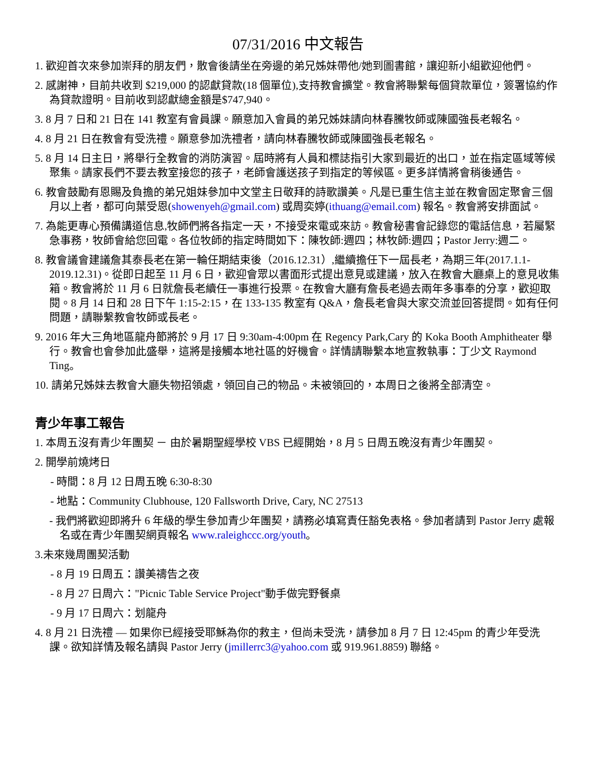07/31/2016 中文報告
1. 歡迎首次來參加崇拜的朋友們，散會後請坐在旁邊的弟兄姊妹帶他/她到圖書館，讓迎新小組歡迎他們。
2. 感謝神，目前共收到 $219,000 的認獻貸款(18 個單位),支持教會擴堂。教會將聯繫每個貸款單位，簽署協約作為貸款證明。目前收到認獻總金額是$747,940。
3. 8 月 7 日和 21 日在 141 教室有會員課。願意加入會員的弟兄姊妹請向林春騰牧師或陳國強長老報名。
4. 8 月 21 日在教會有受洗禮。願意參加洗禮者，請向林春騰牧師或陳國強長老報名。
5. 8 月 14 日主日，將舉行全教會的消防演習。屆時將有人員和標誌指引大家到最近的出口，並在指定區域等候聚集。請家長們不要去教室接您的孩子，老師會護送孩子到指定的等候區。更多詳情將會稍後通告。
6. 教會鼓勵有恩賜及負擔的弟兄姐妹參加中文堂主日敬拜的詩歌讚美。凡是已重生信主並在教會固定聚會三個月以上者，都可向葉受恩(showenyeh@gmail.com) 或周奕婷(ithuang@email.com) 報名。教會將安排面試。
7. 為能更專心預備講道信息,牧師們將各指定一天，不接受來電或來訪。教會秘書會記錄您的電話信息，若屬緊急事務，牧師會給您回電。各位牧師的指定時間如下：陳牧師:週四；林牧師:週四；Pastor Jerry:週二。
8. 教會議會建議詹其泰長老在第一輪任期結束後（2016.12.31）,繼續擔任下一屆長老，為期三年(2017.1.1-2019.12.31)。從即日起至 11 月 6 日，歡迎會眾以書面形式提出意見或建議，放入在教會大廳桌上的意見收集箱。教會將於 11 月 6 日就詹長老續任一事進行投票。在教會大廳有詹長老過去兩年多事奉的分享，歡迎取閱。8 月 14 日和 28 日下午 1:15-2:15，在 133-135 教室有 Q&A，詹長老會與大家交流並回答提問。如有任何問題，請聯繫教會牧師或長老。
9. 2016 年大三角地區龍舟節將於 9 月 17 日 9:30am-4:00pm 在 Regency Park,Cary 的 Koka Booth Amphitheater 舉行。教會也會參加此盛舉，這將是接觸本地社區的好機會。詳情請聯繫本地宣教執事：丁少文 Raymond Ting。
10. 請弟兄姊妹去教會大廳失物招領處，領回自己的物品。未被領回的，本周日之後將全部清空。
青少年事工報告
1. 本周五沒有青少年團契 － 由於暑期聖經學校 VBS 已經開始，8 月 5 日周五晚沒有青少年團契。
2. 開學前燒烤日
- 時間：8 月 12 日周五晚 6:30-8:30
- 地點：Community Clubhouse, 120 Fallsworth Drive, Cary, NC 27513
- 我們將歡迎即將升 6 年級的學生參加青少年團契，請務必填寫責任豁免表格。參加者請到 Pastor Jerry 處報名或在青少年團契網頁報名 www.raleighccc.org/youth。
3.未來幾周團契活動
- 8 月 19 日周五：讚美禱告之夜
- 8 月 27 日周六："Picnic Table Service Project"動手做完野餐桌
- 9 月 17 日周六：划龍舟
4. 8 月 21 日洗禮 — 如果你已經接受耶穌為你的救主，但尚未受洗，請參加 8 月 7 日 12:45pm 的青少年受洗課。欲知詳情及報名請與 Pastor Jerry (jmillerrc3@yahoo.com 或 919.961.8859) 聯絡。